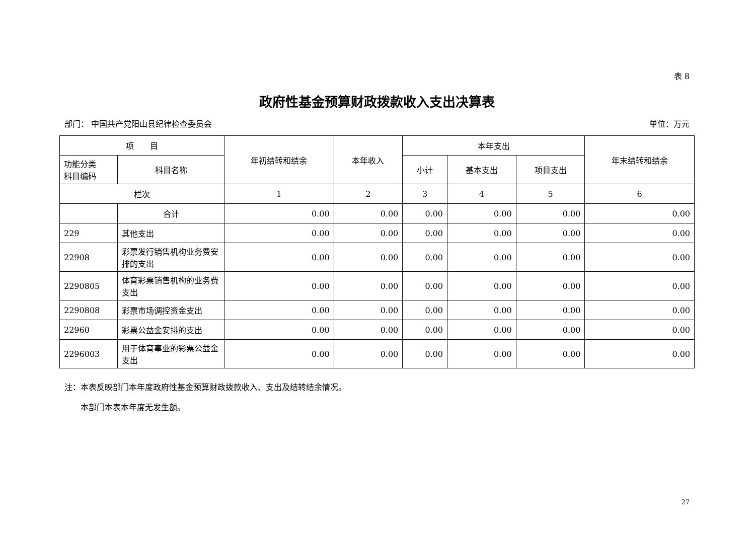表 8
政府性基金预算财政拨款收入支出决算表
部门： 中国共产党阳山县纪律检查委员会 单位：万元
| 项 目 | | 年初结转和结余 | 本年收入 | 本年支出 | | | 年末结转和结余 |
| --- | --- | --- | --- | --- | --- | --- | --- |
| 功能分类 科目编码 | 科目名称 | | | 小计 | 基本支出 | 项目支出 | |
| 栏次 | | 1 | 2 | 3 | 4 | 5 | 6 |
| | 合计 | 0.00 | 0.00 | 0.00 | 0.00 | 0.00 | 0.00 |
| 229 | 其他支出 | 0.00 | 0.00 | 0.00 | 0.00 | 0.00 | 0.00 |
| 22908 | 彩票发行销售机构业务费安排的支出 | 0.00 | 0.00 | 0.00 | 0.00 | 0.00 | 0.00 |
| 2290805 | 体育彩票销售机构的业务费支出 | 0.00 | 0.00 | 0.00 | 0.00 | 0.00 | 0.00 |
| 2290808 | 彩票市场调控资金支出 | 0.00 | 0.00 | 0.00 | 0.00 | 0.00 | 0.00 |
| 22960 | 彩票公益金安排的支出 | 0.00 | 0.00 | 0.00 | 0.00 | 0.00 | 0.00 |
| 2296003 | 用于体育事业的彩票公益金支出 | 0.00 | 0.00 | 0.00 | 0.00 | 0.00 | 0.00 |
注：本表反映部门本年度政府性基金预算财政拨款收入、支出及结转结余情况。
　　本部门本表本年度无发生额。
27